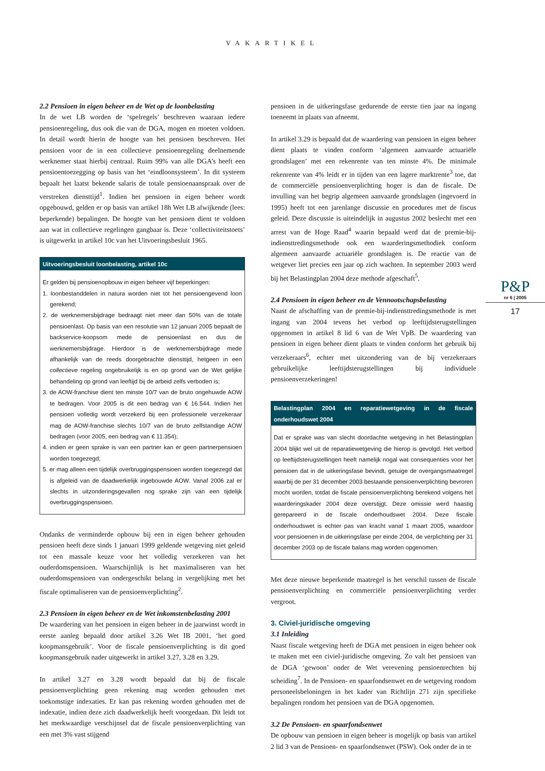VAKARTIKEL
2.2 Pensioen in eigen beheer en de Wet op de loonbelasting
In de wet LB worden de ‘spelregels’ beschreven waaraan iedere pensioenregeling, dus ook die van de DGA, mogen en moeten voldoen. In detail wordt hierin de hoogte van het pensioen beschreven. Het pensioen voor de in een collectieve pensioenregeling deelnemende werknemer staat hierbij centraal. Ruim 99% van alle DGA’s heeft een pensioentoezegging op basis van het ‘eindloonsysteem’. In dit systeem bepaalt het laatst bekende salaris de totale pensioenaanspraak over de verstreken diensttijd<sup>1</sup>. Indien het pensioen in eigen beheer wordt opgebouwd, gelden er op basis van artikel 18h Wet LB afwijkende (lees: beperkende) bepalingen. De hoogte van het pensioen dient te voldoen aan wat in collectieve regelingen gangbaar is. Deze ‘collectiviteitstoets’ is uitgewerkt in artikel 10c van het Uitvoeringsbesluit 1965.
Uitvoeringsbesluit loonbelasting, artikel 10c
Er gelden bij pensioenopbouw in eigen beheer vijf beperkingen:
1. loonbestanddelen in natura worden niet tot het pensioengevend loon gerekend;
2. de werknemersbijdrage bedraagt niet meer dan 50% van de totale pensioenlast. Op basis van een resolutie van 12 januari 2005 bepaalt de backservice-koopsom mede de pensioenlast en dus de werknemersbijdrage. Hierdoor is de werknemersbijdrage mede afhankelijk van de reeds doorgebrachte diensttijd, hetgeen in een collectieve regeling ongebruikelijk is en op grond van de Wet gelijke behandeling op grond van leeftijd bij de arbeid zelfs verboden is;
3. de AOW-franchise dient ten minste 10/7 van de bruto ongehuwde AOW te bedragen. Voor 2005 is dit een bedrag van € 16.544. Indien het pensioen volledig wordt verzekerd bij een professionele verzekeraar mag de AOW-franchise slechts 10/7 van de bruto zelfstandige AOW bedragen (voor 2005, een bedrag van € 11.354);
4. indien er geen sprake is van een partner kan er geen partnerpensioen worden toegezegd;
5. er mag alleen een tijdelijk overbruggingspensioen worden toegezegd dat is afgeleid van de daadwerkelijk ingebouwde AOW. Vanaf 2006 zal er slechts in uitzonderingsgevallen nog sprake zijn van een tijdelijk overbruggingspensioen.
Ondanks de verminderde opbouw bij een in eigen beheer gehouden pensioen heeft deze sinds 1 januari 1999 geldende wetgeving niet geleid tot een massale keuze voor het volledig verzekeren van het ouderdomspensioen. Waarschijnlijk is het maximaliseren van het ouderdomspensioen van ondergeschikt belang in vergelijking met het fiscale optimaliseren van de pensioenverplichting<sup>2</sup>.
2.3 Pensioen in eigen beheer en de Wet inkomstenbelasting 2001
De waardering van het pensioen in eigen beheer in de jaarwinst wordt in eerste aanleg bepaald door artikel 3.26 Wet IB 2001, ‘het goed koopmansgebruik’. Voor de fiscale pensioenverplichting is dit goed koopmansgebruik nader uitgewerkt in artikel 3.27, 3.28 en 3.29.
In artikel 3.27 en 3.28 wordt bepaald dat bij de fiscale pensioenverplichting geen rekening mag worden gehouden met toekomstige indexaties. Er kan pas rekening worden gehouden met de indexatie, indien deze zich daadwerkelijk heeft voorgedaan. Dit leidt tot het merkwaardige verschijnsel dat de fiscale pensioenverplichting van een met 3% vast stijgend
pensioen in de uitkeringsfase gedurende de eerste tien jaar na ingang toeneemt in plaats van afneemt.
In artikel 3.29 is bepaald dat de waardering van pensioen in eigen beheer dient plaats te vinden conform ‘algemeen aanvaarde actuariële grondslagen’ met een rekenrente van ten minste 4%. De minimale rekenrente van 4% leidt er in tijden van een lagere marktrente<sup>3</sup> toe, dat de commerciële pensioenverplichting hoger is dan de fiscale. De invulling van het begrip algemeen aanvaarde grondslagen (ingevoerd in 1995) heeft tot een jarenlange discussie en procedures met de fiscus geleid. Deze discussie is uiteindelijk in augustus 2002 beslecht met een arrest van de Hoge Raad<sup>4</sup> waarin bepaald werd dat de premie-bij-indiensttredingsmethode ook een waarderingsmethodiek conform algemeen aanvaarde actuariële grondslagen is. De reactie van de wetgever liet precies een jaar op zich wachten. In september 2003 werd bij het Belastingplan 2004 deze methode afgeschaft<sup>5</sup>.
2.4 Pensioen in eigen beheer en de Vennootschapsbelasting
Naast de afschaffing van de premie-bij-indiensttredingsmethode is met ingang van 2004 tevens het verbod op leeftijdsterugstellingen opgenomen in artikel 8 lid 6 van de Wet VpB. De waardering van pensioen in eigen beheer dient plaats te vinden conform het gebruik bij verzekeraars<sup>6</sup>, echter met uitzondering van de bij verzekeraars gebruikelijke leeftijdsterugstellingen bij individuele pensioenverzekeringen!
Belastingplan 2004 en reparatiewetgeving in de fiscale onderhoudswet 2004
Dat er sprake was van slecht doordachte wetgeving in het Belastingplan 2004 blijkt wel uit de reparatiewetgeving die hierop is gevolgd. Het verbod op leeftijdsterugstellingen heeft namelijk nogal wat consequenties voor het pensioen dat in de uitkeringsfase bevindt, getuige de overgangsmaatregel waarbij de per 31 december 2003 bestaande pensioenverplichting bevroren mocht worden, totdat de fiscale pensioenverplichting berekend volgens het waarderingskader 2004 deze overstijgt. Deze omissie werd haastig gerepareerd in de fiscale onderhoudswet 2004. Deze fiscale onderhoudswet is echter pas van kracht vanaf 1 maart 2005, waardoor voor pensioenen in de uitkeringsfase per einde 2004, de verplichting per 31 december 2003 op de fiscale balans mag worden opgenomen.
Met deze nieuwe beperkende maatregel is het verschil tussen de fiscale pensioenverplichting en commerciële pensioenverplichting verder vergroot.
3. Civiel-juridische omgeving
3.1 Inleiding
Naast fiscale wetgeving heeft de DGA met pensioen in eigen beheer ook te maken met een civiel-juridische omgeving. Zo valt het pensioen van de DGA ‘gewoon’ onder de Wet verevening pensioenrechten bij scheiding<sup>7</sup>. In de Pensioen- en spaarfondsenwet en de wetgeving rondom personeelsbeloningen in het kader van Richtlijn 271 zijn specifieke bepalingen rondom het pensioen van de DGA opgenomen.
3.2 De Pensioen- en spaarfondsenwet
De opbouw van pensioen in eigen beheer is mogelijk op basis van artikel 2 lid 3 van de Pensioen- en spaarfondsenwet (PSW). Ook onder de in te
P&P
nr 6 | 2005
17